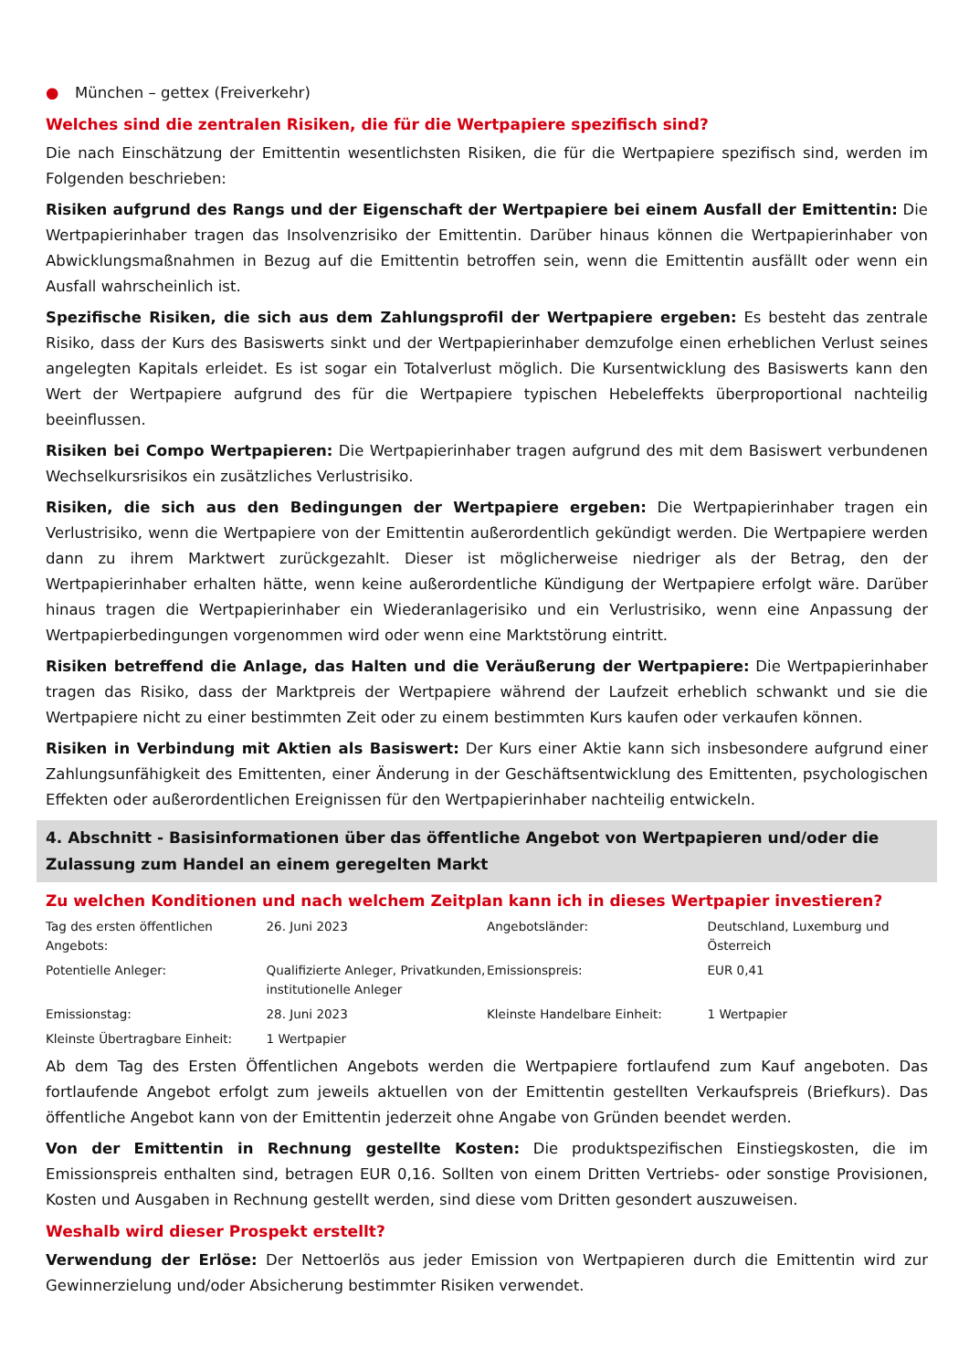● München – gettex (Freiverkehr)
Welches sind die zentralen Risiken, die für die Wertpapiere spezifisch sind?
Die nach Einschätzung der Emittentin wesentlichsten Risiken, die für die Wertpapiere spezifisch sind, werden im Folgenden beschrieben:
Risiken aufgrund des Rangs und der Eigenschaft der Wertpapiere bei einem Ausfall der Emittentin: Die Wertpapierinhaber tragen das Insolvenzrisiko der Emittentin. Darüber hinaus können die Wertpapierinhaber von Abwicklungsmaßnahmen in Bezug auf die Emittentin betroffen sein, wenn die Emittentin ausfällt oder wenn ein Ausfall wahrscheinlich ist.
Spezifische Risiken, die sich aus dem Zahlungsprofil der Wertpapiere ergeben: Es besteht das zentrale Risiko, dass der Kurs des Basiswerts sinkt und der Wertpapierinhaber demzufolge einen erheblichen Verlust seines angelegten Kapitals erleidet. Es ist sogar ein Totalverlust möglich. Die Kursentwicklung des Basiswerts kann den Wert der Wertpapiere aufgrund des für die Wertpapiere typischen Hebeleffekts überproportional nachteilig beeinflussen.
Risiken bei Compo Wertpapieren: Die Wertpapierinhaber tragen aufgrund des mit dem Basiswert verbundenen Wechselkursrisikos ein zusätzliches Verlustrisiko.
Risiken, die sich aus den Bedingungen der Wertpapiere ergeben: Die Wertpapierinhaber tragen ein Verlustrisiko, wenn die Wertpapiere von der Emittentin außerordentlich gekündigt werden. Die Wertpapiere werden dann zu ihrem Marktwert zurückgezahlt. Dieser ist möglicherweise niedriger als der Betrag, den der Wertpapierinhaber erhalten hätte, wenn keine außerordentliche Kündigung der Wertpapiere erfolgt wäre. Darüber hinaus tragen die Wertpapierinhaber ein Wiederanlagerisiko und ein Verlustrisiko, wenn eine Anpassung der Wertpapierbedingungen vorgenommen wird oder wenn eine Marktstörung eintritt.
Risiken betreffend die Anlage, das Halten und die Veräußerung der Wertpapiere: Die Wertpapierinhaber tragen das Risiko, dass der Marktpreis der Wertpapiere während der Laufzeit erheblich schwankt und sie die Wertpapiere nicht zu einer bestimmten Zeit oder zu einem bestimmten Kurs kaufen oder verkaufen können.
Risiken in Verbindung mit Aktien als Basiswert: Der Kurs einer Aktie kann sich insbesondere aufgrund einer Zahlungsunfähigkeit des Emittenten, einer Änderung in der Geschäftsentwicklung des Emittenten, psychologischen Effekten oder außerordentlichen Ereignissen für den Wertpapierinhaber nachteilig entwickeln.
4. Abschnitt - Basisinformationen über das öffentliche Angebot von Wertpapieren und/oder die Zulassung zum Handel an einem geregelten Markt
Zu welchen Konditionen und nach welchem Zeitplan kann ich in dieses Wertpapier investieren?
| Tag des ersten öffentlichen Angebots: | 26. Juni 2023 | Angebotsländer: | Deutschland, Luxemburg und Österreich |
| Potentielle Anleger: | Qualifizierte Anleger, Privatkunden, institutionelle Anleger | Emissionspreis: | EUR 0,41 |
| Emissionstag: | 28. Juni 2023 | Kleinste Handelbare Einheit: | 1 Wertpapier |
| Kleinste Übertragbare Einheit: | 1 Wertpapier | | |
Ab dem Tag des Ersten Öffentlichen Angebots werden die Wertpapiere fortlaufend zum Kauf angeboten. Das fortlaufende Angebot erfolgt zum jeweils aktuellen von der Emittentin gestellten Verkaufspreis (Briefkurs). Das öffentliche Angebot kann von der Emittentin jederzeit ohne Angabe von Gründen beendet werden.
Von der Emittentin in Rechnung gestellte Kosten: Die produktspezifischen Einstiegskosten, die im Emissionspreis enthalten sind, betragen EUR 0,16. Sollten von einem Dritten Vertriebs- oder sonstige Provisionen, Kosten und Ausgaben in Rechnung gestellt werden, sind diese vom Dritten gesondert auszuweisen.
Weshalb wird dieser Prospekt erstellt?
Verwendung der Erlöse: Der Nettoerlös aus jeder Emission von Wertpapieren durch die Emittentin wird zur Gewinnerzielung und/oder Absicherung bestimmter Risiken verwendet.